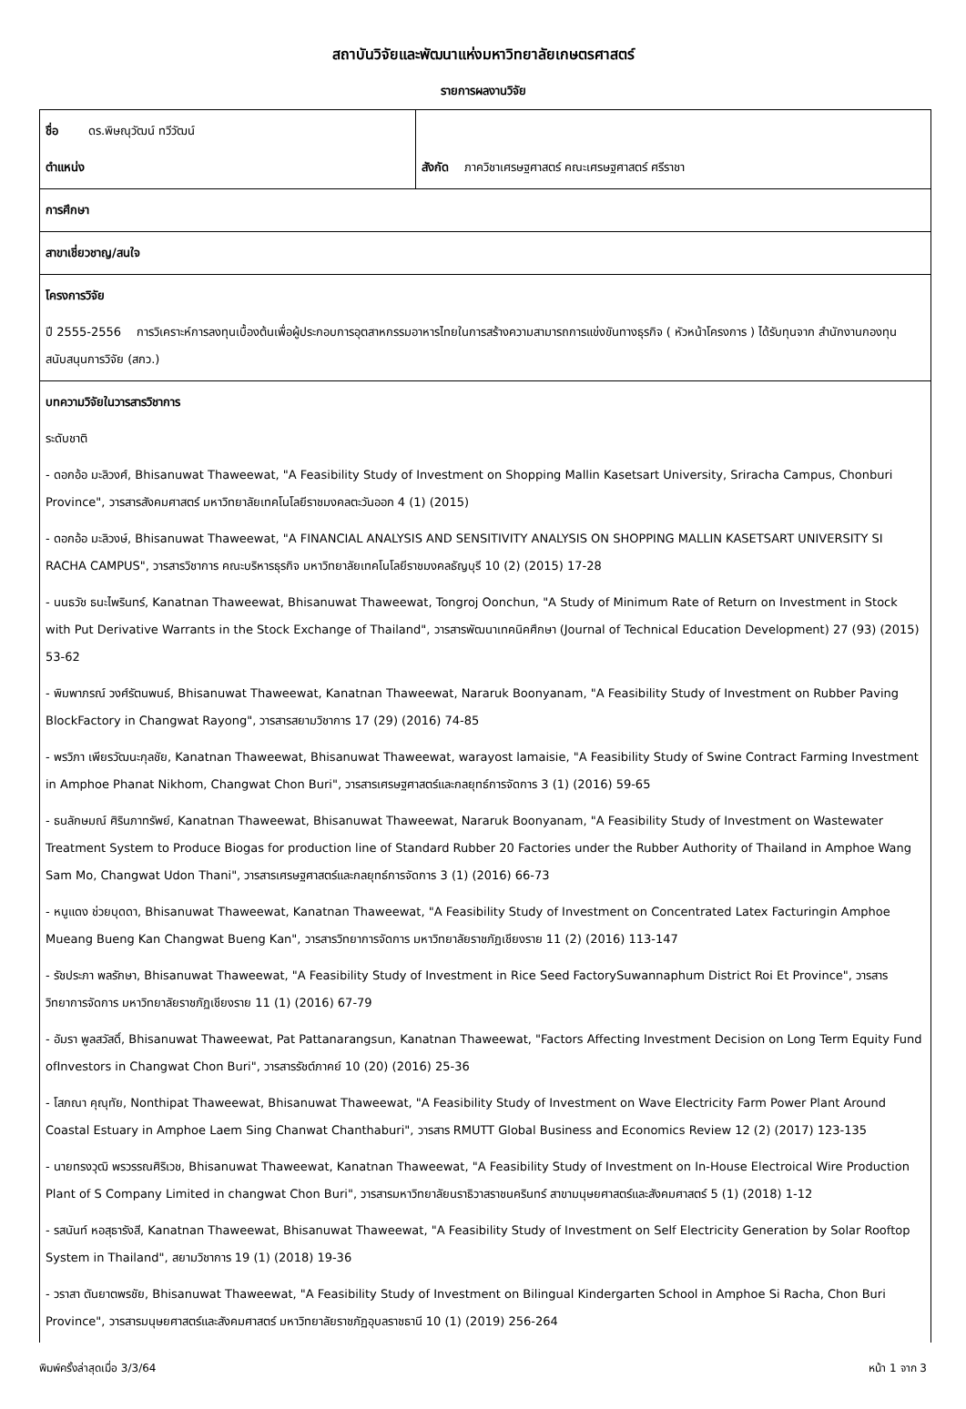สถาบันวิจัยและพัฒนาแห่งมหาวิทยาลัยเกษตรศาสตร์
รายการผลงานวิจัย
| ชื่อ ดร.พิษณุวัฒน์ ทวีวัฒน์ ตำแหน่ง | สังกัด ภาควิชาเศรษฐศาสตร์ คณะเศรษฐศาสตร์ ศรีราชา |
| การศึกษา | |
| สาขาเชี่ยวชาญ/สนใจ | |
| โครงการวิจัย ปี 2555-2556 การวิเคราะห์การลงทุนเบื้องต้นเพื่อผู้ประกอบการอุตสาหกรรมอาหารไทยในการสร้างความสามารถการแข่งขันทางธุรกิจ ( หัวหน้าโครงการ ) ได้รับทุนจาก สำนักงานกองทุนสนับสนุนการวิจัย (สกว.) | |
| บทความวิจัยในวารสารวิชาการ ระดับชาติ - ดอกอ้อ มะลิวงศ์, Bhisanuwat Thaweewat, "A Feasibility Study of Investment on Shopping Mallin Kasetsart University, Sriracha Campus, Chonburi Province", วารสารสังคมศาสตร์ มหาวิทยาลัยเทคโนโลยีราชมงคลตะวันออก 4 (1) (2015) - ดอกอ้อ มะลิวงษ์, Bhisanuwat Thaweewat, "A FINANCIAL ANALYSIS AND SENSITIVITY ANALYSIS ON SHOPPING MALLIN KASETSART UNIVERSITY SI RACHA CAMPUS", วารสารวิชาการ คณะบริหารธุรกิจ มหาวิทยาลัยเทคโนโลยีราชมงคลธัญบุรี 10 (2) (2015) 17-28 - นนธวัช ธนะไพรินทร์, Kanatnan Thaweewat, Bhisanuwat Thaweewat, Tongroj Oonchun, "A Study of Minimum Rate of Return on Investment in Stock with Put Derivative Warrants in the Stock Exchange of Thailand", วารสารพัฒนาเทคนิคศึกษา (Journal of Technical Education Development) 27 (93) (2015) 53-62 - พิมพาภรณ์ วงศ์รัตนพนธ์, Bhisanuwat Thaweewat, Kanatnan Thaweewat, Nararuk Boonyanam, "A Feasibility Study of Investment on Rubber Paving BlockFactory in Changwat Rayong", วารสารสยามวิชาการ 17 (29) (2016) 74-85 - พรวิภา เพียรวัฒนะกุลชัย, Kanatnan Thaweewat, Bhisanuwat Thaweewat, warayost lamaisie, "A Feasibility Study of Swine Contract Farming Investment in Amphoe Phanat Nikhom, Changwat Chon Buri", วารสารเศรษฐศาสตร์และกลยุทธ์การจัดการ 3 (1) (2016) 59-65 - ธนลักษมณ์ ศิรินภาทรัพย์, Kanatnan Thaweewat, Bhisanuwat Thaweewat, Nararuk Boonyanam, "A Feasibility Study of Investment on Wastewater Treatment System to Produce Biogas for production line of Standard Rubber 20 Factories under the Rubber Authority of Thailand in Amphoe Wang Sam Mo, Changwat Udon Thani", วารสารเศรษฐศาสตร์และกลยุทธ์การจัดการ 3 (1) (2016) 66-73 - หนูแดง ช่วยบุดดา, Bhisanuwat Thaweewat, Kanatnan Thaweewat, "A Feasibility Study of Investment on Concentrated Latex Facturingin Amphoe Mueang Bueng Kan Changwat Bueng Kan", วารสารวิทยาการจัดการ มหาวิทยาลัยราชภัฏเชียงราย 11 (2) (2016) 113-147 - รัชประภา พลรักษา, Bhisanuwat Thaweewat, "A Feasibility Study of Investment in Rice Seed FactorySuwannaphum District Roi Et Province", วารสารวิทยาการจัดการ มหาวิทยาลัยราชภัฏเชียงราย 11 (1) (2016) 67-79 - อัมรา พูลสวัสดิ์, Bhisanuwat Thaweewat, Pat Pattanarangsun, Kanatnan Thaweewat, "Factors Affecting Investment Decision on Long Term Equity Fund ofInvestors in Changwat Chon Buri", วารสารรัชต์ภาคย์ 10 (20) (2016) 25-36 - โสภณา คุณุทัย, Nonthipat Thaweewat, Bhisanuwat Thaweewat, "A Feasibility Study of Investment on Wave Electricity Farm Power Plant Around Coastal Estuary in Amphoe Laem Sing Chanwat Chanthaburi", วารสาร RMUTT Global Business and Economics Review 12 (2) (2017) 123-135 - นายทรงวุฒิ พรวรรณศิริเวช, Bhisanuwat Thaweewat, Kanatnan Thaweewat, "A Feasibility Study of Investment on In-House Electroical Wire Production Plant of S Company Limited in changwat Chon Buri", วารสารมหาวิทยาลัยนราธิวาสราชนครินทร์ สาขามนุษยศาสตร์และสังคมศาสตร์ 5 (1) (2018) 1-12 - รสนันท์ หอสุธารังสี, Kanatnan Thaweewat, Bhisanuwat Thaweewat, "A Feasibility Study of Investment on Self Electricity Generation by Solar Rooftop System in Thailand", สยามวิชาการ 19 (1) (2018) 19-36 - วราสา ตันยาตพรชัย, Bhisanuwat Thaweewat, "A Feasibility Study of Investment on Bilingual Kindergarten School in Amphoe Si Racha, Chon Buri Province", วารสารมนุษยศาสตร์และสังคมศาสตร์ มหาวิทยาลัยราชภัฏอุบลราชธานี 10 (1) (2019) 256-264 | |
พิมพ์ครั้งล่าสุดเมื่อ 3/3/64 หน้า 1 จาก 3